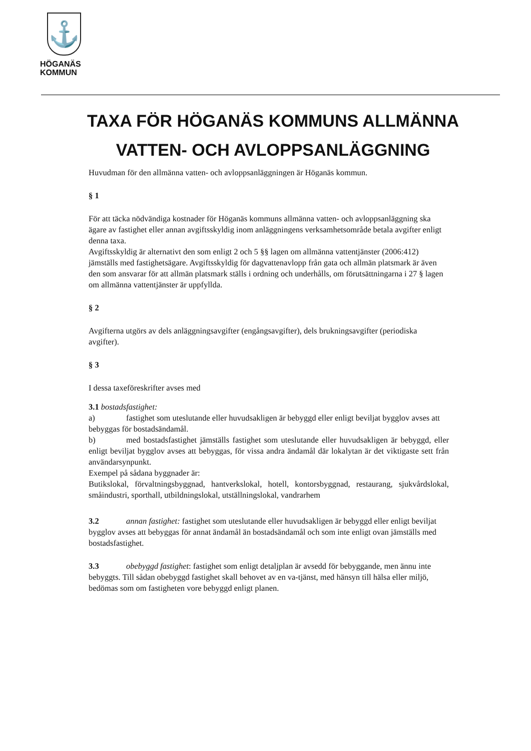⚓
HÖGANÄS
KOMMUN
TAXA FÖR HÖGANÄS KOMMUNS ALLMÄNNA VATTEN- OCH AVLOPPSANLÄGGNING
Huvudman för den allmänna vatten- och avloppsanläggningen är Höganäs kommun.
§ 1
För att täcka nödvändiga kostnader för Höganäs kommuns allmänna vatten- och avloppsanläggning ska ägare av fastighet eller annan avgiftsskyldig inom anläggningens verksamhetsområde betala avgifter enligt denna taxa.
Avgiftsskyldig är alternativt den som enligt 2 och 5 §§ lagen om allmänna vattentjänster (2006:412) jämställs med fastighetsägare. Avgiftsskyldig för dagvattenavlopp från gata och allmän platsmark är även den som ansvarar för att allmän platsmark ställs i ordning och underhålls, om förutsättningarna i 27 § lagen om allmänna vattentjänster är uppfyllda.
§ 2
Avgifterna utgörs av dels anläggningsavgifter (engångsavgifter), dels brukningsavgifter (periodiska avgifter).
§ 3
I dessa taxeföreskrifter avses med
3.1 bostadsfastighet:
a) fastighet som uteslutande eller huvudsakligen är bebyggd eller enligt beviljat bygglov avses att bebyggas för bostadsändamål.
b) med bostadsfastighet jämställs fastighet som uteslutande eller huvudsakligen är bebyggd, eller enligt beviljat bygglov avses att bebyggas, för vissa andra ändamål där lokalytan är det viktigaste sett från användarsynpunkt.
Exempel på sådana byggnader är:
Butikslokal, förvaltningsbyggnad, hantverkslokal, hotell, kontorsbyggnad, restaurang, sjukvårdslokal, småindustri, sporthall, utbildningslokal, utställningslokal, vandrarhem
3.2 annan fastighet: fastighet som uteslutande eller huvudsakligen är bebyggd eller enligt beviljat bygglov avses att bebyggas för annat ändamål än bostadsändamål och som inte enligt ovan jämställs med bostadsfastighet.
3.3 obebyggd fastighet: fastighet som enligt detaljplan är avsedd för bebyggande, men ännu inte bebyggts. Till sådan obebyggd fastighet skall behovet av en va-tjänst, med hänsyn till hälsa eller miljö, bedömas som om fastigheten vore bebyggd enligt planen.